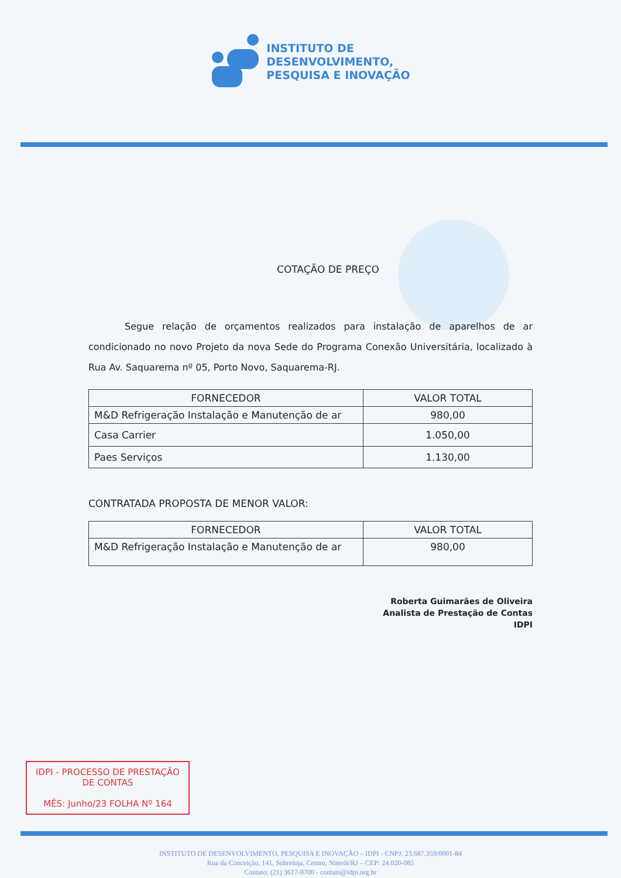INSTITUTO DE
DESENVOLVIMENTO,
PESQUISA E INOVAÇÃO
COTAÇÃO DE PREÇO
Segue relação de orçamentos realizados para instalação de aparelhos de ar condicionado no novo Projeto da nova Sede do Programa Conexão Universitária, localizado à Rua Av. Saquarema nº 05, Porto Novo, Saquarema-RJ.
| FORNECEDOR | VALOR TOTAL |
| --- | --- |
| M&D Refrigeração Instalação e Manutenção de ar | 980,00 |
| Casa Carrier | 1.050,00 |
| Paes Serviços | 1.130,00 |
CONTRATADA PROPOSTA DE MENOR VALOR:
| FORNECEDOR | VALOR TOTAL |
| --- | --- |
| M&D Refrigeração Instalação e Manutenção de ar | 980,00 |
Roberta Guimarães de Oliveira
Analista de Prestação de Contas
IDPI
IDPI - PROCESSO DE PRESTAÇÃO
DE CONTAS
MÊS: Junho/23 FOLHA Nº 164
INSTITUTO DE DESENVOLVIMENTO, PESQUISA E INOVAÇÃO – IDPI - CNPJ: 23.687.359/0001-84
Rua da Conceição, 141, Sobreloja, Centro, Niterói/RJ – CEP: 24.020-085
Contato: (21) 3617-9700 - contato@idpi.org.br